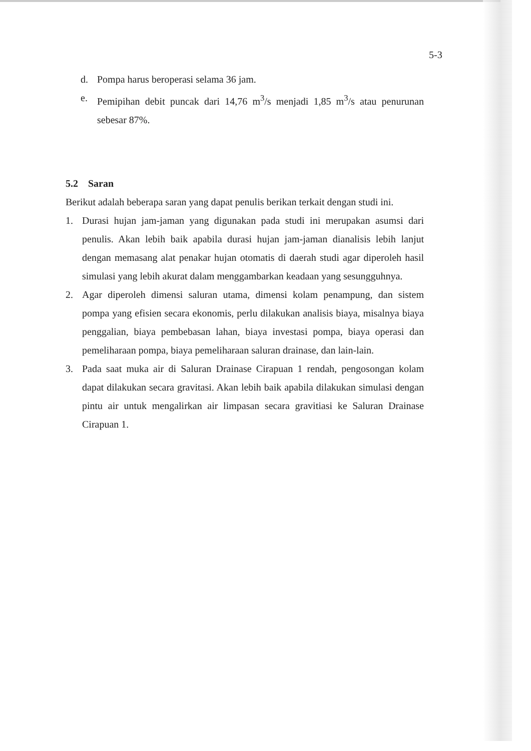5-3
d. Pompa harus beroperasi selama 36 jam.
e. Pemipihan debit puncak dari 14,76 m<sup>3</sup>/s menjadi 1,85 m<sup>3</sup>/s atau penurunan sebesar 87%.
5.2 Saran
Berikut adalah beberapa saran yang dapat penulis berikan terkait dengan studi ini.
1. Durasi hujan jam-jaman yang digunakan pada studi ini merupakan asumsi dari penulis. Akan lebih baik apabila durasi hujan jam-jaman dianalisis lebih lanjut dengan memasang alat penakar hujan otomatis di daerah studi agar diperoleh hasil simulasi yang lebih akurat dalam menggambarkan keadaan yang sesungguhnya.
2. Agar diperoleh dimensi saluran utama, dimensi kolam penampung, dan sistem pompa yang efisien secara ekonomis, perlu dilakukan analisis biaya, misalnya biaya penggalian, biaya pembebasan lahan, biaya investasi pompa, biaya operasi dan pemeliharaan pompa, biaya pemeliharaan saluran drainase, dan lain-lain.
3. Pada saat muka air di Saluran Drainase Cirapuan 1 rendah, pengosongan kolam dapat dilakukan secara gravitasi. Akan lebih baik apabila dilakukan simulasi dengan pintu air untuk mengalirkan air limpasan secara gravitiasi ke Saluran Drainase Cirapuan 1.